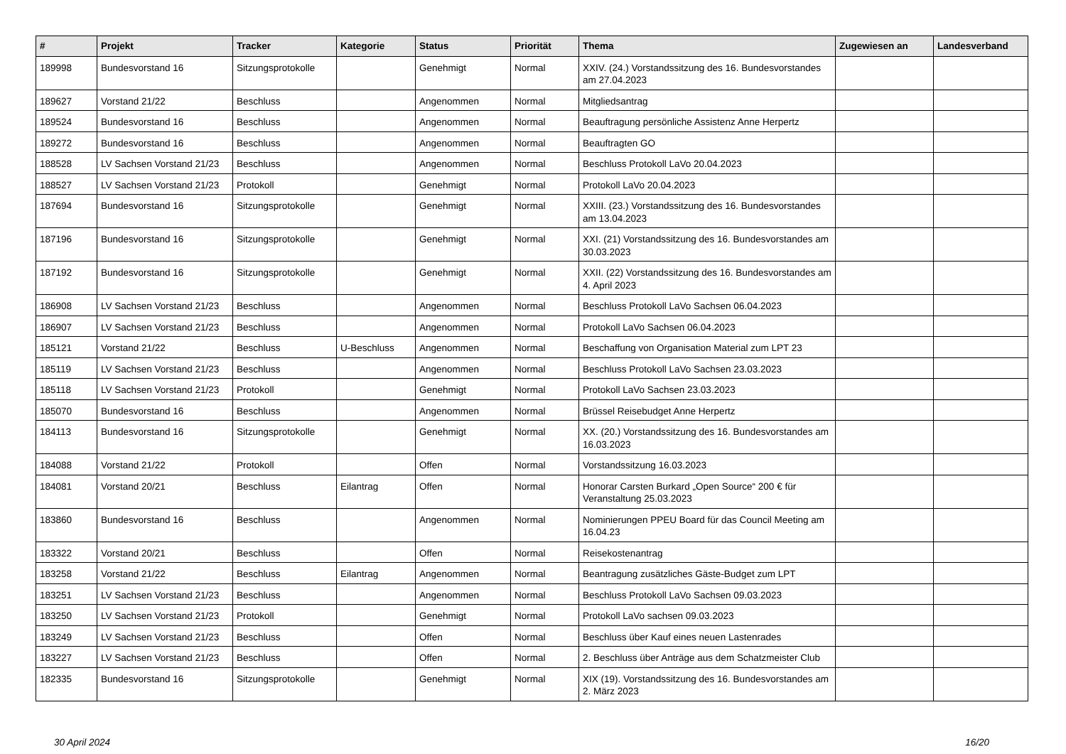| # | Projekt | Tracker | Kategorie | Status | Priorität | Thema | Zugewiesen an | Landesverband |
| --- | --- | --- | --- | --- | --- | --- | --- | --- |
| 189998 | Bundesvorstand 16 | Sitzungsprotokolle | | Genehmigt | Normal | XXIV. (24.) Vorstandssitzung des 16. Bundesvorstandes am 27.04.2023 | | |
| 189627 | Vorstand 21/22 | Beschluss | | Angenommen | Normal | Mitgliedsantrag | | |
| 189524 | Bundesvorstand 16 | Beschluss | | Angenommen | Normal | Beauftragung persönliche Assistenz Anne Herpertz | | |
| 189272 | Bundesvorstand 16 | Beschluss | | Angenommen | Normal | Beauftragten GO | | |
| 188528 | LV Sachsen Vorstand 21/23 | Beschluss | | Angenommen | Normal | Beschluss Protokoll LaVo 20.04.2023 | | |
| 188527 | LV Sachsen Vorstand 21/23 | Protokoll | | Genehmigt | Normal | Protokoll LaVo 20.04.2023 | | |
| 187694 | Bundesvorstand 16 | Sitzungsprotokolle | | Genehmigt | Normal | XXIII. (23.) Vorstandssitzung des 16. Bundesvorstandes am 13.04.2023 | | |
| 187196 | Bundesvorstand 16 | Sitzungsprotokolle | | Genehmigt | Normal | XXI. (21) Vorstandssitzung des 16. Bundesvorstandes am 30.03.2023 | | |
| 187192 | Bundesvorstand 16 | Sitzungsprotokolle | | Genehmigt | Normal | XXII. (22) Vorstandssitzung des 16. Bundesvorstandes am 4. April 2023 | | |
| 186908 | LV Sachsen Vorstand 21/23 | Beschluss | | Angenommen | Normal | Beschluss Protokoll LaVo Sachsen 06.04.2023 | | |
| 186907 | LV Sachsen Vorstand 21/23 | Beschluss | | Angenommen | Normal | Protokoll LaVo Sachsen 06.04.2023 | | |
| 185121 | Vorstand 21/22 | Beschluss | U-Beschluss | Angenommen | Normal | Beschaffung von Organisation Material zum LPT 23 | | |
| 185119 | LV Sachsen Vorstand 21/23 | Beschluss | | Angenommen | Normal | Beschluss Protokoll LaVo Sachsen 23.03.2023 | | |
| 185118 | LV Sachsen Vorstand 21/23 | Protokoll | | Genehmigt | Normal | Protokoll LaVo Sachsen 23.03.2023 | | |
| 185070 | Bundesvorstand 16 | Beschluss | | Angenommen | Normal | Brüssel Reisebudget Anne Herpertz | | |
| 184113 | Bundesvorstand 16 | Sitzungsprotokolle | | Genehmigt | Normal | XX. (20.) Vorstandssitzung des 16. Bundesvorstandes am 16.03.2023 | | |
| 184088 | Vorstand 21/22 | Protokoll | | Offen | Normal | Vorstandssitzung 16.03.2023 | | |
| 184081 | Vorstand 20/21 | Beschluss | Eilantrag | Offen | Normal | Honorar Carsten Burkard „Open Source“ 200 € für Veranstaltung 25.03.2023 | | |
| 183860 | Bundesvorstand 16 | Beschluss | | Angenommen | Normal | Nominierungen PPEU Board für das Council Meeting am 16.04.23 | | |
| 183322 | Vorstand 20/21 | Beschluss | | Offen | Normal | Reisekostenantrag | | |
| 183258 | Vorstand 21/22 | Beschluss | Eilantrag | Angenommen | Normal | Beantragung zusätzliches Gäste-Budget zum LPT | | |
| 183251 | LV Sachsen Vorstand 21/23 | Beschluss | | Angenommen | Normal | Beschluss Protokoll LaVo Sachsen 09.03.2023 | | |
| 183250 | LV Sachsen Vorstand 21/23 | Protokoll | | Genehmigt | Normal | Protokoll LaVo sachsen 09.03.2023 | | |
| 183249 | LV Sachsen Vorstand 21/23 | Beschluss | | Offen | Normal | Beschluss über Kauf eines neuen Lastenrades | | |
| 183227 | LV Sachsen Vorstand 21/23 | Beschluss | | Offen | Normal | 2. Beschluss über Anträge aus dem Schatzmeister Club | | |
| 182335 | Bundesvorstand 16 | Sitzungsprotokolle | | Genehmigt | Normal | XIX (19). Vorstandssitzung des 16. Bundesvorstandes am 2. März 2023 | | |
30 April 2024 16/20